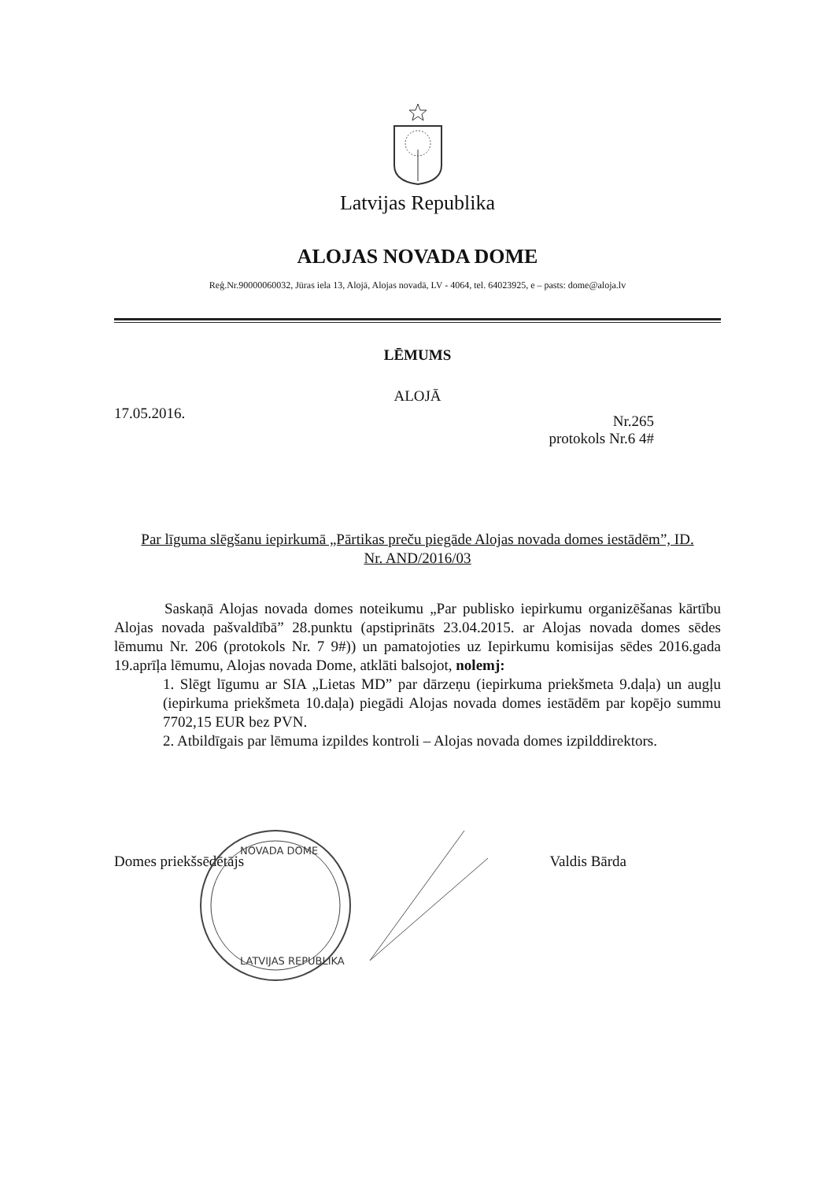Latvijas Republika
ALOJAS NOVADA DOME
Reģ.Nr.90000060032, Jūras iela 13, Alojā, Alojas novadā, LV - 4064, tel. 64023925, e – pasts: dome@aloja.lv
LĒMUMS
ALOJĀ
17.05.2016.
Nr.265
protokols Nr.6 4#
Par līguma slēgšanu iepirkumā „Pārtikas preču piegāde Alojas novada domes iestādēm”, ID. Nr. AND/2016/03
Saskaņā Alojas novada domes noteikumu „Par publisko iepirkumu organizēšanas kārtību Alojas novada pašvaldībā” 28.punktu (apstiprināts 23.04.2015. ar Alojas novada domes sēdes lēmumu Nr. 206 (protokols Nr. 7 9#)) un pamatojoties uz Iepirkumu komisijas sēdes 2016.gada 19.aprīļa lēmumu, Alojas novada Dome, atklāti balsojot, nolemj:
1. Slēgt līgumu ar SIA „Lietas MD” par dārzeņu (iepirkuma priekšmeta 9.daļa) un augļu (iepirkuma priekšmeta 10.daļa) piegādi Alojas novada domes iestādēm par kopējo summu 7702,15 EUR bez PVN.
2. Atbildīgais par lēmuma izpildes kontroli – Alojas novada domes izpilddirektors.
Domes priekšsēdētājs Valdis Bārda
NOVADA DOME
LATVIJAS REPUBLIKA